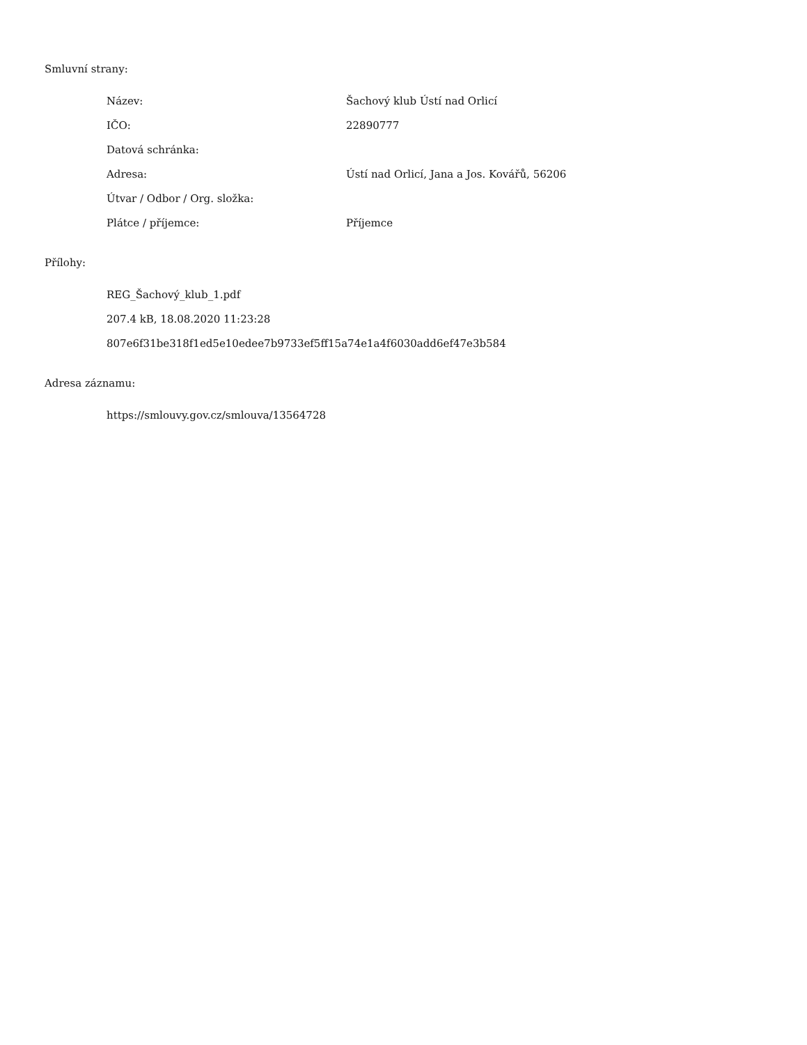Smluvní strany:
| Název: | Šachový klub Ústí nad Orlicí |
| IČO: | 22890777 |
| Datová schránka: | |
| Adresa: | Ústí nad Orlicí, Jana a Jos. Kovářů, 56206 |
| Útvar / Odbor / Org. složka: | |
| Plátce / příjemce: | Příjemce |
Přílohy:
REG_Šachový_klub_1.pdf
207.4 kB, 18.08.2020 11:23:28
807e6f31be318f1ed5e10edee7b9733ef5ff15a74e1a4f6030add6ef47e3b584
Adresa záznamu:
https://smlouvy.gov.cz/smlouva/13564728